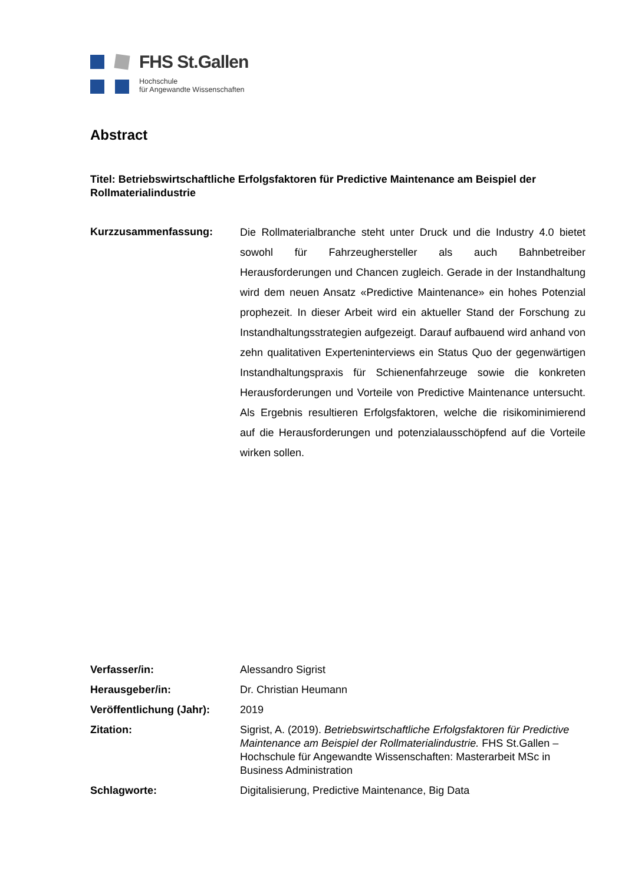FHS St.Gallen
Hochschule
für Angewandte Wissenschaften
Abstract
Titel: Betriebswirtschaftliche Erfolgsfaktoren für Predictive Maintenance am Beispiel der Rollmaterialindustrie
Kurzzusammenfassung:
Die Rollmaterialbranche steht unter Druck und die Industry 4.0 bietet sowohl für Fahrzeughersteller als auch Bahnbetreiber Herausforderungen und Chancen zugleich. Gerade in der Instandhaltung wird dem neuen Ansatz «Predictive Maintenance» ein hohes Potenzial prophezeit. In dieser Arbeit wird ein aktueller Stand der Forschung zu Instandhaltungsstrategien aufgezeigt. Darauf aufbauend wird anhand von zehn qualitativen Experteninterviews ein Status Quo der gegenwärtigen Instandhaltungspraxis für Schienenfahrzeuge sowie die konkreten Herausforderungen und Vorteile von Predictive Maintenance untersucht. Als Ergebnis resultieren Erfolgsfaktoren, welche die risikominimierend auf die Herausforderungen und potenzialausschöpfend auf die Vorteile wirken sollen.
Verfasser/in: Alessandro Sigrist
Herausgeber/in: Dr. Christian Heumann
Veröffentlichung (Jahr):
2019
Zitation: Sigrist, A. (2019). Betriebswirtschaftliche Erfolgsfaktoren für Predictive Maintenance am Beispiel der Rollmaterialindustrie. FHS St.Gallen – Hochschule für Angewandte Wissenschaften: Masterarbeit MSc in Business Administration
Schlagworte: Digitalisierung, Predictive Maintenance, Big Data